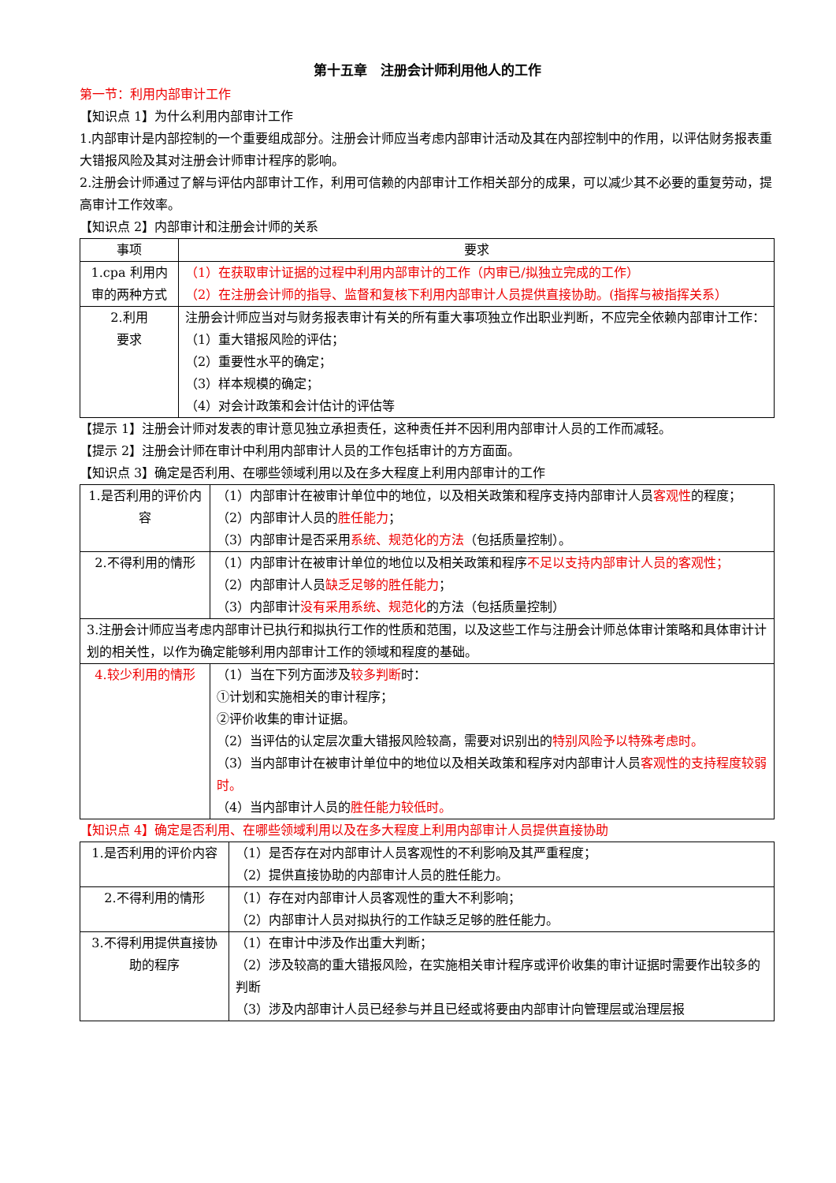第十五章　注册会计师利用他人的工作
第一节：利用内部审计工作
【知识点 1】为什么利用内部审计工作
1.内部审计是内部控制的一个重要组成部分。注册会计师应当考虑内部审计活动及其在内部控制中的作用，以评估财务报表重大错报风险及其对注册会计师审计程序的影响。
2.注册会计师通过了解与评估内部审计工作，利用可信赖的内部审计工作相关部分的成果，可以减少其不必要的重复劳动，提高审计工作效率。
【知识点 2】内部审计和注册会计师的关系
| 事项 | 要求 |
| --- | --- |
| 1.cpa 利用内审的两种方式 | （1）在获取审计证据的过程中利用内部审计的工作（内审已/拟独立完成的工作） （2）在注册会计师的指导、监督和复核下利用内部审计人员提供直接协助。(指挥与被指挥关系） |
| 2.利用 要求 | 注册会计师应当对与财务报表审计有关的所有重大事项独立作出职业判断，不应完全依赖内部审计工作： （1）重大错报风险的评估； （2）重要性水平的确定； （3）样本规模的确定； （4）对会计政策和会计估计的评估等 |
【提示 1】注册会计师对发表的审计意见独立承担责任，这种责任并不因利用内部审计人员的工作而减轻。
【提示 2】注册会计师在审计中利用内部审计人员的工作包括审计的方方面面。
【知识点 3】确定是否利用、在哪些领域利用以及在多大程度上利用内部审计的工作
| 1.是否利用的评价内容 | （1）内部审计在被审计单位中的地位，以及相关政策和程序支持内部审计人员 客观性 的程度； （2）内部审计人员的 胜任能力 ； （3）内部审计是否采用 系统、规范化的方法 （包括质量控制）。 |
| 2.不得利用的情形 | （1）内部审计在被审计单位的地位以及相关政策和程序 不足以支持内部审计人员的客观性； （2）内部审计人员 缺乏足够的胜任能力 ； （3）内部审计 没有采用系统、规范化 的方法（包括质量控制） |
| 3.注册会计师应当考虑内部审计已执行和拟执行工作的性质和范围，以及这些工作与注册会计师总体审计策略和具体审计计划的相关性，以作为确定能够利用内部审计工作的领域和程度的基础。 | |
| 4.较少利用的情形 | （1）当在下列方面涉及 较多判断 时： ①计划和实施相关的审计程序； ②评价收集的审计证据。 （2）当评估的认定层次重大错报风险较高，需要对识别出的 特别风险予以特殊考虑时。 （3）当内部审计在被审计单位中的地位以及相关政策和程序对内部审计人员 客观性的支持程度较弱时。 （4）当内部审计人员的 胜任能力较低时。 |
【知识点 4】确定是否利用、在哪些领域利用以及在多大程度上利用内部审计人员提供直接协助
| 1.是否利用的评价内容 | （1）是否存在对内部审计人员客观性的不利影响及其严重程度； （2）提供直接协助的内部审计人员的胜任能力。 |
| 2.不得利用的情形 | （1）存在对内部审计人员客观性的重大不利影响； （2）内部审计人员对拟执行的工作缺乏足够的胜任能力。 |
| 3.不得利用提供直接协助的程序 | （1）在审计中涉及作出重大判断； （2）涉及较高的重大错报风险，在实施相关审计程序或评价收集的审计证据时需要作出较多的判断 （3）涉及内部审计人员已经参与并且已经或将要由内部审计向管理层或治理层报 |